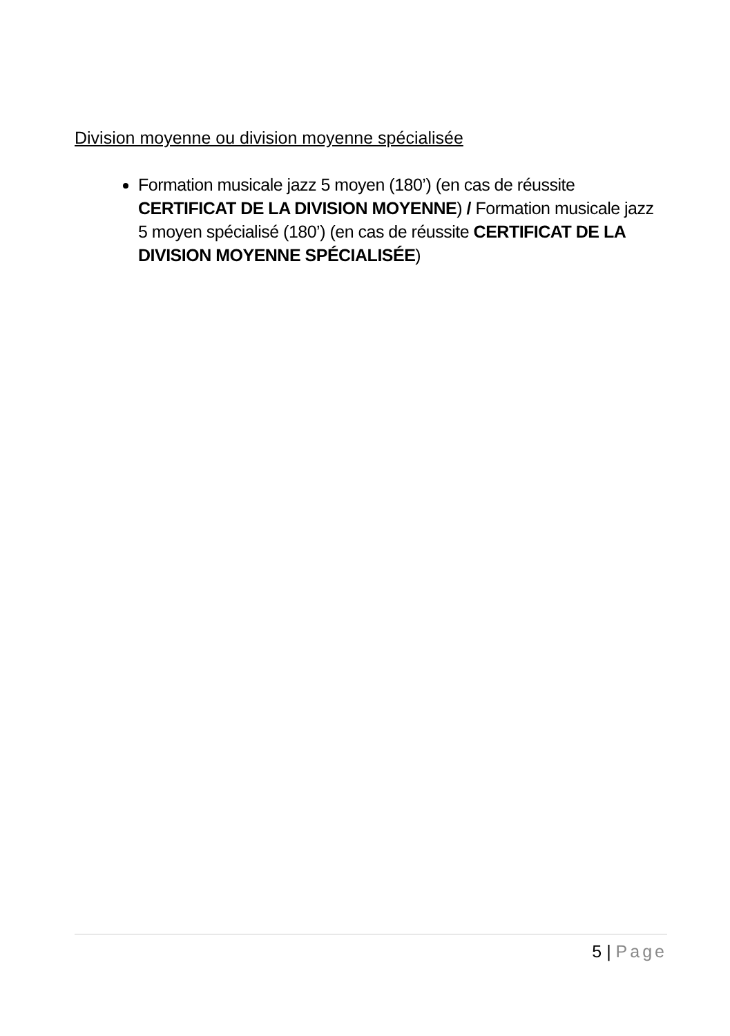Division moyenne ou division moyenne spécialisée
Formation musicale jazz 5 moyen (180’) (en cas de réussite CERTIFICAT DE LA DIVISION MOYENNE) / Formation musicale jazz 5 moyen spécialisé (180’) (en cas de réussite CERTIFICAT DE LA DIVISION MOYENNE SPÉCIALISÉE)
5 | Page